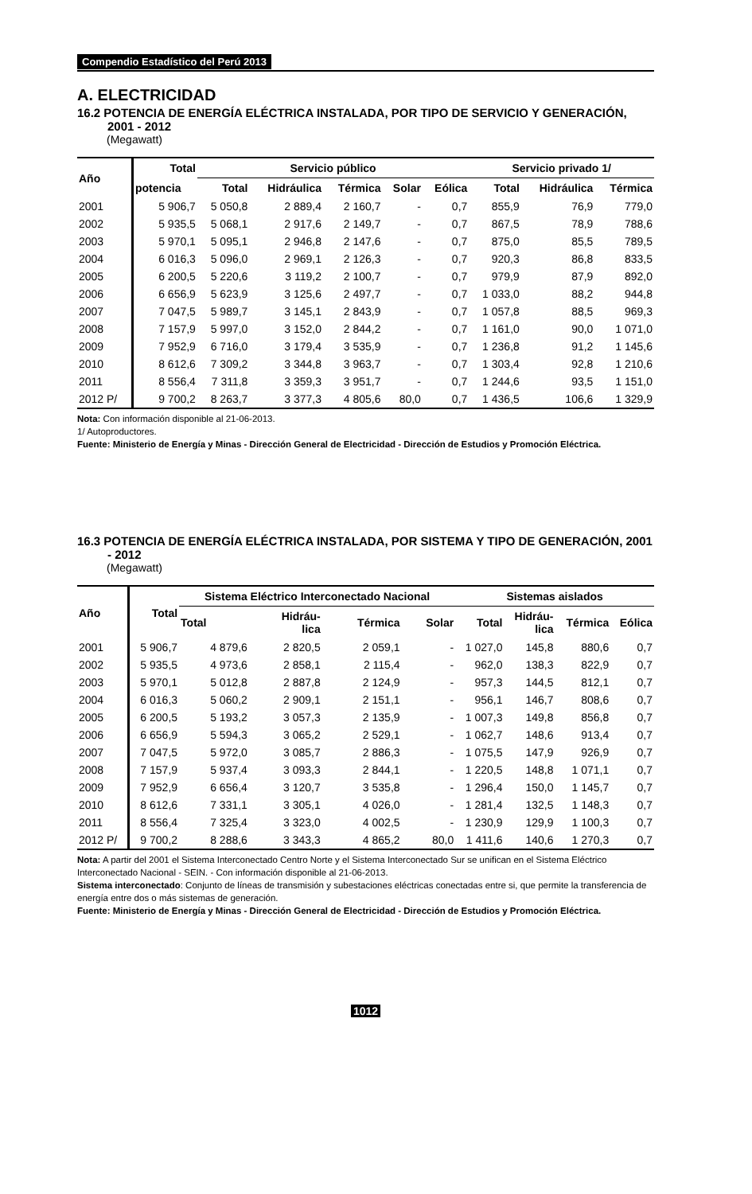Compendio Estadístico del Perú 2013
A. ELECTRICIDAD
16.2 POTENCIA DE ENERGÍA ELÉCTRICA INSTALADA, POR TIPO DE SERVICIO Y GENERACIÓN, 2001 - 2012
(Megawatt)
| Año | Total | Servicio público | | | | | Servicio privado 1/ | | |
| --- | --- | --- | --- | --- | --- | --- | --- | --- | --- |
| | potencia | Total | Hidráulica | Térmica | Solar | Eólica | Total | Hidráulica | Térmica |
| 2001 | 5 906,7 | 5 050,8 | 2 889,4 | 2 160,7 | - | 0,7 | 855,9 | 76,9 | 779,0 |
| 2002 | 5 935,5 | 5 068,1 | 2 917,6 | 2 149,7 | - | 0,7 | 867,5 | 78,9 | 788,6 |
| 2003 | 5 970,1 | 5 095,1 | 2 946,8 | 2 147,6 | - | 0,7 | 875,0 | 85,5 | 789,5 |
| 2004 | 6 016,3 | 5 096,0 | 2 969,1 | 2 126,3 | - | 0,7 | 920,3 | 86,8 | 833,5 |
| 2005 | 6 200,5 | 5 220,6 | 3 119,2 | 2 100,7 | - | 0,7 | 979,9 | 87,9 | 892,0 |
| 2006 | 6 656,9 | 5 623,9 | 3 125,6 | 2 497,7 | - | 0,7 | 1 033,0 | 88,2 | 944,8 |
| 2007 | 7 047,5 | 5 989,7 | 3 145,1 | 2 843,9 | - | 0,7 | 1 057,8 | 88,5 | 969,3 |
| 2008 | 7 157,9 | 5 997,0 | 3 152,0 | 2 844,2 | - | 0,7 | 1 161,0 | 90,0 | 1 071,0 |
| 2009 | 7 952,9 | 6 716,0 | 3 179,4 | 3 535,9 | - | 0,7 | 1 236,8 | 91,2 | 1 145,6 |
| 2010 | 8 612,6 | 7 309,2 | 3 344,8 | 3 963,7 | - | 0,7 | 1 303,4 | 92,8 | 1 210,6 |
| 2011 | 8 556,4 | 7 311,8 | 3 359,3 | 3 951,7 | - | 0,7 | 1 244,6 | 93,5 | 1 151,0 |
| 2012 P/ | 9 700,2 | 8 263,7 | 3 377,3 | 4 805,6 | 80,0 | 0,7 | 1 436,5 | 106,6 | 1 329,9 |
Nota: Con información disponible al 21-06-2013.
1/ Autoproductores.
Fuente: Ministerio de Energía y Minas - Dirección General de Electricidad - Dirección de Estudios y Promoción Eléctrica.
16.3 POTENCIA DE ENERGÍA ELÉCTRICA INSTALADA, POR SISTEMA Y TIPO DE GENERACIÓN, 2001 - 2012
(Megawatt)
| Año | Total | Sistema Eléctrico Interconectado Nacional | | | | Sistemas aislados | | | |
| --- | --- | --- | --- | --- | --- | --- | --- | --- | --- |
| | | Total | Hidráu- lica | Térmica | Solar | Total | Hidráu- lica | Térmica | Eólica |
| 2001 | 5 906,7 | 4 879,6 | 2 820,5 | 2 059,1 | - | 1 027,0 | 145,8 | 880,6 | 0,7 |
| 2002 | 5 935,5 | 4 973,6 | 2 858,1 | 2 115,4 | - | 962,0 | 138,3 | 822,9 | 0,7 |
| 2003 | 5 970,1 | 5 012,8 | 2 887,8 | 2 124,9 | - | 957,3 | 144,5 | 812,1 | 0,7 |
| 2004 | 6 016,3 | 5 060,2 | 2 909,1 | 2 151,1 | - | 956,1 | 146,7 | 808,6 | 0,7 |
| 2005 | 6 200,5 | 5 193,2 | 3 057,3 | 2 135,9 | - | 1 007,3 | 149,8 | 856,8 | 0,7 |
| 2006 | 6 656,9 | 5 594,3 | 3 065,2 | 2 529,1 | - | 1 062,7 | 148,6 | 913,4 | 0,7 |
| 2007 | 7 047,5 | 5 972,0 | 3 085,7 | 2 886,3 | - | 1 075,5 | 147,9 | 926,9 | 0,7 |
| 2008 | 7 157,9 | 5 937,4 | 3 093,3 | 2 844,1 | - | 1 220,5 | 148,8 | 1 071,1 | 0,7 |
| 2009 | 7 952,9 | 6 656,4 | 3 120,7 | 3 535,8 | - | 1 296,4 | 150,0 | 1 145,7 | 0,7 |
| 2010 | 8 612,6 | 7 331,1 | 3 305,1 | 4 026,0 | - | 1 281,4 | 132,5 | 1 148,3 | 0,7 |
| 2011 | 8 556,4 | 7 325,4 | 3 323,0 | 4 002,5 | - | 1 230,9 | 129,9 | 1 100,3 | 0,7 |
| 2012 P/ | 9 700,2 | 8 288,6 | 3 343,3 | 4 865,2 | 80,0 | 1 411,6 | 140,6 | 1 270,3 | 0,7 |
Nota: A partir del 2001 el Sistema Interconectado Centro Norte y el Sistema Interconectado Sur se unifican en el Sistema Eléctrico Interconectado Nacional - SEIN. - Con información disponible al 21-06-2013.
Sistema interconectado: Conjunto de líneas de transmisión y subestaciones eléctricas conectadas entre si, que permite la transferencia de energía entre dos o más sistemas de generación.
Fuente: Ministerio de Energía y Minas - Dirección General de Electricidad - Dirección de Estudios y Promoción Eléctrica.
1012